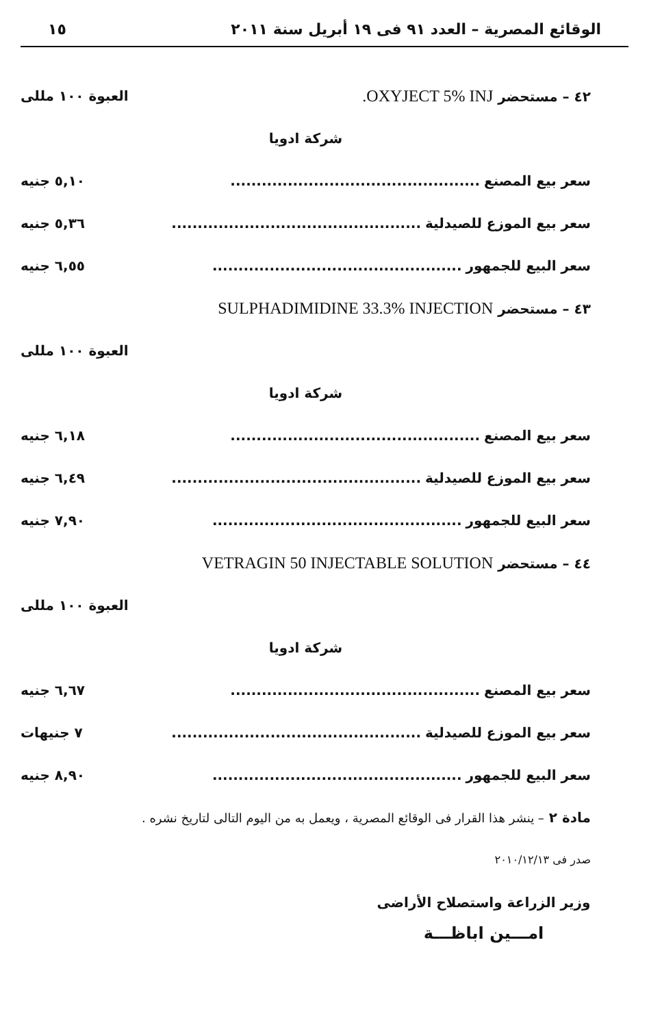الوقائع المصرية – العدد ٩١ فى ١٩ أبريل سنة ٢٠١١ ١٥
٤٢ – مستحضر OXYJECT 5% INJ. العبوة ١٠٠ مللى
شركة ادويا
سعر بيع المصنع................................................ ٥,١٠ جنيه
سعر بيع الموزع للصيدلية................................................ ٥,٣٦ جنيه
سعر البيع للجمهور................................................ ٦,٥٥ جنيه
٤٣ – مستحضر SULPHADIMIDINE 33.3% INJECTION
العبوة ١٠٠ مللى
شركة ادويا
سعر بيع المصنع................................................ ٦,١٨ جنيه
سعر بيع الموزع للصيدلية................................................ ٦,٤٩ جنيه
سعر البيع للجمهور................................................ ٧,٩٠ جنيه
٤٤ – مستحضر VETRAGIN 50 INJECTABLE SOLUTION
العبوة ١٠٠ مللى
شركة ادويا
سعر بيع المصنع................................................ ٦,٦٧ جنيه
سعر بيع الموزع للصيدلية................................................ ٧ جنيهات
سعر البيع للجمهور................................................ ٨,٩٠ جنيه
مادة ٢ – ينشر هذا القرار فى الوقائع المصرية ، ويعمل به من اليوم التالى لتاريخ نشره .
صدر فى ٢٠١٠/١٢/١٣
وزير الزراعة واستصلاح الأراضى
امـــين اباظـــة